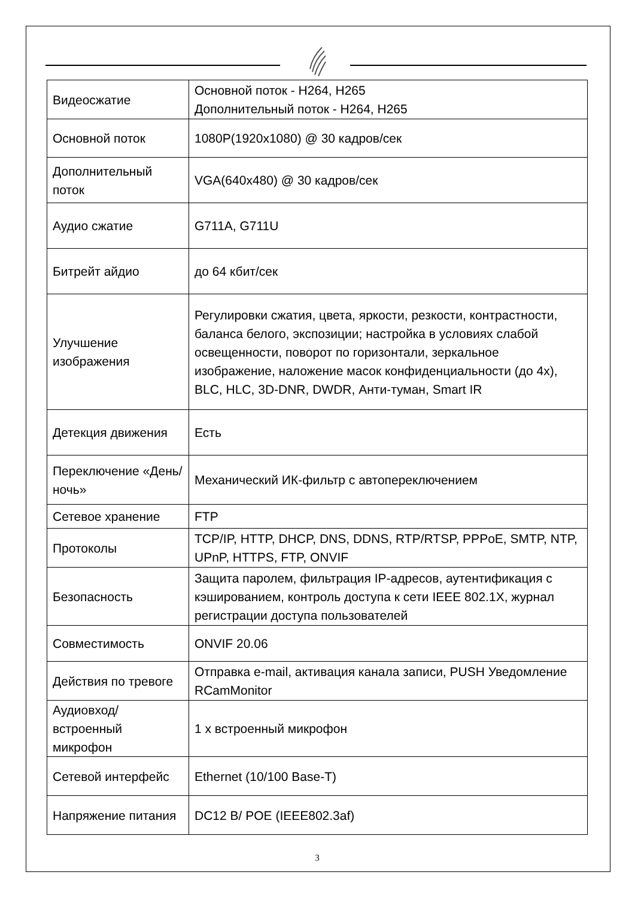| Видеосжатие | Основной поток - H264, H265 Дополнительный поток - H264, H265 |
| Основной поток | 1080P(1920x1080) @ 30 кадров/сек |
| Дополнительный поток | VGA(640x480) @ 30 кадров/сек |
| Аудио сжатие | G711A, G711U |
| Битрейт айдио | до 64 кбит/сек |
| Улучшение изображения | Регулировки сжатия, цвета, яркости, резкости, контрастности, баланса белого, экспозиции; настройка в условиях слабой освещенности, поворот по горизонтали, зеркальное изображение, наложение масок конфиденциальности (до 4х), BLC, HLC, 3D-DNR, DWDR, Анти-туман, Smart IR |
| Детекция движения | Есть |
| Переключение «День/ночь» | Механический ИК-фильтр с автопереключением |
| Сетевое хранение | FTP |
| Протоколы | TCP/IP, HTTP, DHCP, DNS, DDNS, RTP/RTSP, PPPoE, SMTP, NTP, UPnP, HTTPS, FTP, ONVIF |
| Безопасность | Защита паролем, фильтрация IP-адресов, аутентификация с кэшированием, контроль доступа к сети IEEE 802.1X, журнал регистрации доступа пользователей |
| Совместимость | ONVIF 20.06 |
| Действия по тревоге | Отправка e-mail, активация канала записи, PUSH Уведомление RCamMonitor |
| Аудиовход/встроенный микрофон | 1 х встроенный микрофон |
| Сетевой интерфейс | Ethernet (10/100 Base-T) |
| Напряжение питания | DC12 В/ POE (IEEE802.3af) |
3